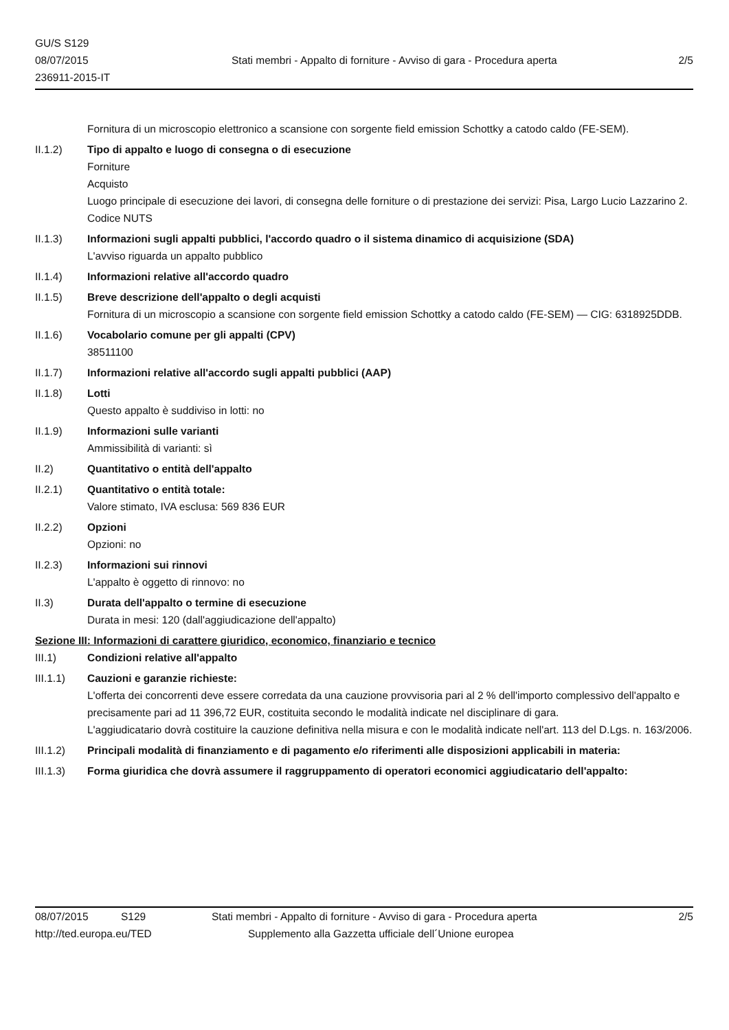GU/S S129
08/07/2015
236911-2015-IT
Stati membri - Appalto di forniture - Avviso di gara - Procedura aperta
2/5
Fornitura di un microscopio elettronico a scansione con sorgente field emission Schottky a catodo caldo (FE-SEM).
II.1.2) Tipo di appalto e luogo di consegna o di esecuzione
Forniture
Acquisto
Luogo principale di esecuzione dei lavori, di consegna delle forniture o di prestazione dei servizi: Pisa, Largo Lucio Lazzarino 2.
Codice NUTS
II.1.3) Informazioni sugli appalti pubblici, l'accordo quadro o il sistema dinamico di acquisizione (SDA)
L'avviso riguarda un appalto pubblico
II.1.4) Informazioni relative all'accordo quadro
II.1.5) Breve descrizione dell'appalto o degli acquisti
Fornitura di un microscopio a scansione con sorgente field emission Schottky a catodo caldo (FE-SEM) — CIG: 6318925DDB.
II.1.6) Vocabolario comune per gli appalti (CPV)
38511100
II.1.7) Informazioni relative all'accordo sugli appalti pubblici (AAP)
II.1.8) Lotti
Questo appalto è suddiviso in lotti: no
II.1.9) Informazioni sulle varianti
Ammissibilità di varianti: sì
II.2) Quantitativo o entità dell'appalto
II.2.1) Quantitativo o entità totale:
Valore stimato, IVA esclusa: 569 836 EUR
II.2.2) Opzioni
Opzioni: no
II.2.3) Informazioni sui rinnovi
L'appalto è oggetto di rinnovo: no
II.3) Durata dell'appalto o termine di esecuzione
Durata in mesi: 120 (dall'aggiudicazione dell'appalto)
Sezione III: Informazioni di carattere giuridico, economico, finanziario e tecnico
III.1) Condizioni relative all'appalto
III.1.1) Cauzioni e garanzie richieste:
L'offerta dei concorrenti deve essere corredata da una cauzione provvisoria pari al 2 % dell'importo complessivo dell'appalto e precisamente pari ad 11 396,72 EUR, costituita secondo le modalità indicate nel disciplinare di gara.
L'aggiudicatario dovrà costituire la cauzione definitiva nella misura e con le modalità indicate nell'art. 113 del D.Lgs. n. 163/2006.
III.1.2) Principali modalità di finanziamento e di pagamento e/o riferimenti alle disposizioni applicabili in materia:
III.1.3) Forma giuridica che dovrà assumere il raggruppamento di operatori economici aggiudicatario dell'appalto:
08/07/2015 S129 Stati membri - Appalto di forniture - Avviso di gara - Procedura aperta 2/5
http://ted.europa.eu/TED Supplemento alla Gazzetta ufficiale dell´Unione europea